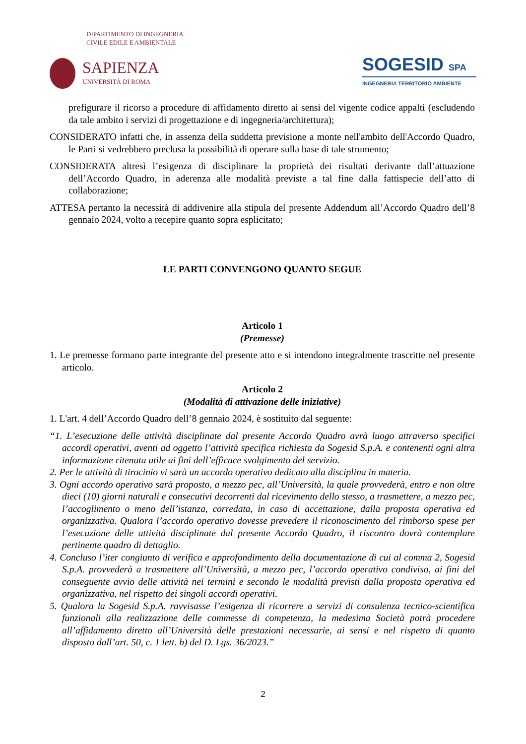DIPARTIMENTO DI INGEGNERIA
CIVILE EDILE E AMBIENTALE
SAPIENZA
UNIVERSITÀ DI ROMA
SOGESID SPA
INGEGNERIA TERRITORIO AMBIENTE
prefigurare il ricorso a procedure di affidamento diretto ai sensi del vigente codice appalti (escludendo da tale ambito i servizi di progettazione e di ingegneria/architettura);
CONSIDERATO infatti che, in assenza della suddetta previsione a monte nell'ambito dell'Accordo Quadro, le Parti si vedrebbero preclusa la possibilità di operare sulla base di tale strumento;
CONSIDERATA altresì l’esigenza di disciplinare la proprietà dei risultati derivante dall’attuazione dell’Accordo Quadro, in aderenza alle modalità previste a tal fine dalla fattispecie dell’atto di collaborazione;
ATTESA pertanto la necessità di addivenire alla stipula del presente Addendum all’Accordo Quadro dell’8 gennaio 2024, volto a recepire quanto sopra esplicitato;
LE PARTI CONVENGONO QUANTO SEGUE
Articolo 1
(Premesse)
1. Le premesse formano parte integrante del presente atto e si intendono integralmente trascritte nel presente articolo.
Articolo 2
(Modalità di attivazione delle iniziative)
1. L'art. 4 dell’Accordo Quadro dell’8 gennaio 2024, è sostituito dal seguente:
“1. L’esecuzione delle attività disciplinate dal presente Accordo Quadro avrà luogo attraverso specifici accordi operativi, aventi ad oggetto l’attività specifica richiesta da Sogesid S.p.A. e contenenti ogni altra informazione ritenuta utile ai fini dell’efficace svolgimento del servizio.
2. Per le attività di tirocinio vi sarà un accordo operativo dedicato alla disciplina in materia.
3. Ogni accordo operativo sarà proposto, a mezzo pec, all’Università, la quale provvederà, entro e non oltre dieci (10) giorni naturali e consecutivi decorrenti dal ricevimento dello stesso, a trasmettere, a mezzo pec, l’accoglimento o meno dell’istanza, corredata, in caso di accettazione, dalla proposta operativa ed organizzativa. Qualora l’accordo operativo dovesse prevedere il riconoscimento del rimborso spese per l’esecuzione delle attività disciplinate dal presente Accordo Quadro, il riscontro dovrà contemplare pertinente quadro di dettaglio.
4. Concluso l’iter congiunto di verifica e approfondimento della documentazione di cui al comma 2, Sogesid S.p.A. provvederà a trasmettere all’Università, a mezzo pec, l’accordo operativo condiviso, ai fini del conseguente avvio delle attività nei termini e secondo le modalità previsti dalla proposta operativa ed organizzativa, nel rispetto dei singoli accordi operativi.
5. Qualora la Sogesid S.p.A. ravvisasse l’esigenza di ricorrere a servizi di consulenza tecnico-scientifica funzionali alla realizzazione delle commesse di competenza, la medesima Società potrà procedere all’affidamento diretto all’Università delle prestazioni necessarie, ai sensi e nel rispetto di quanto disposto dall’art. 50, c. 1 lett. b) del D. Lgs. 36/2023.”
2